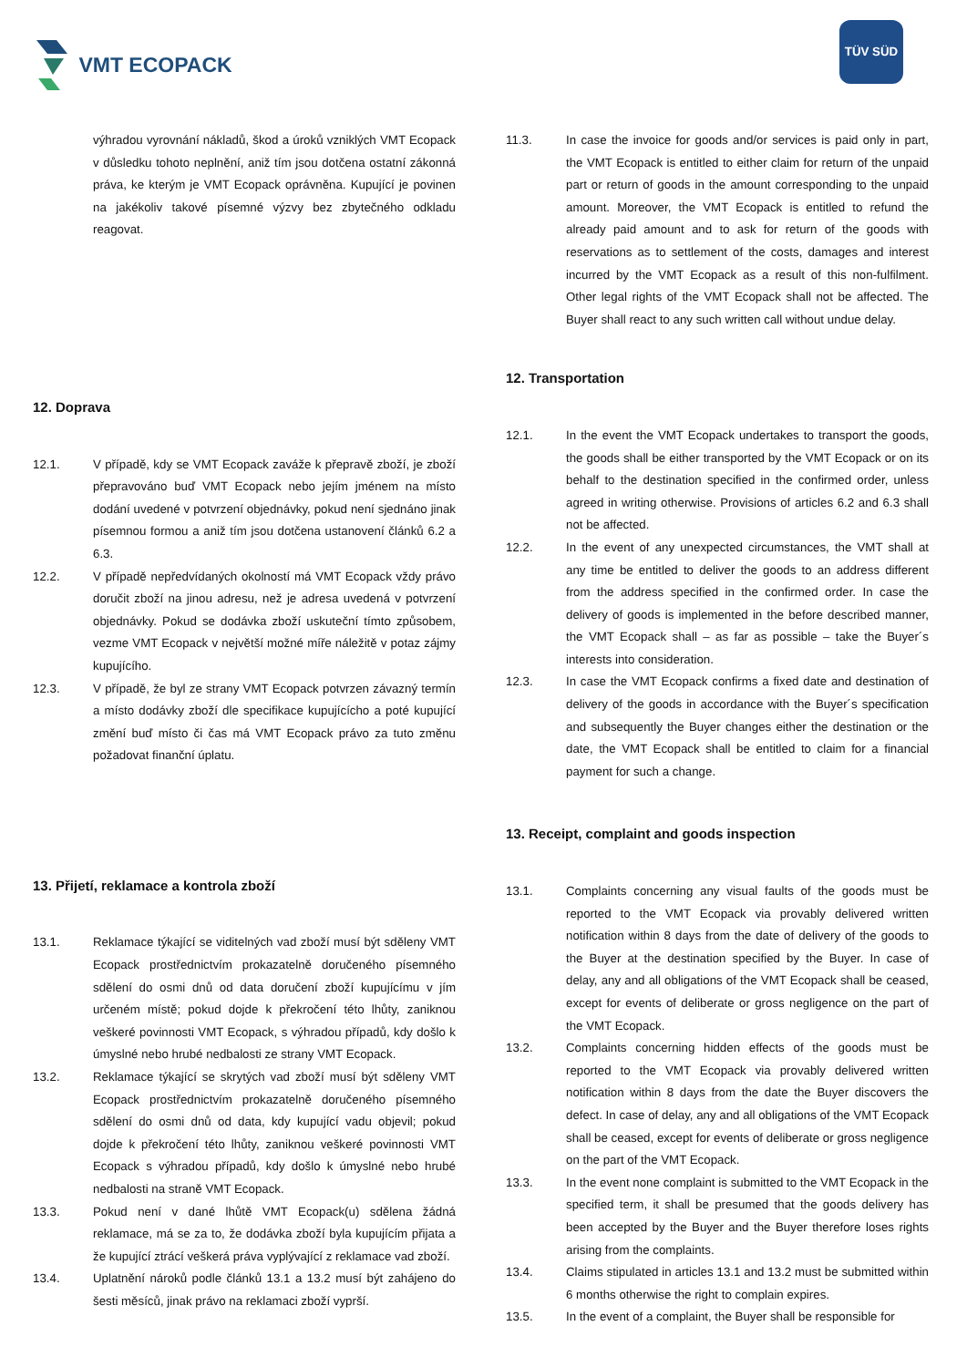VMT ECOPACK
TÜV SÜD
výhradou vyrovnání nákladů, škod a úroků vzniklých VMT Ecopack v důsledku tohoto neplnění, aniž tím jsou dotčena ostatní zákonná práva, ke kterým je VMT Ecopack oprávněna. Kupující je povinen na jakékoliv takové písemné výzvy bez zbytečného odkladu reagovat.
12. Doprava
12.1. V případě, kdy se VMT Ecopack zaváže k přepravě zboží, je zboží přepravováno buď VMT Ecopack nebo jejím jménem na místo dodání uvedené v potvrzení objednávky, pokud není sjednáno jinak písemnou formou a aniž tím jsou dotčena ustanovení článků 6.2 a 6.3.
12.2. V případě nepředvídaných okolností má VMT Ecopack vždy právo doručit zboží na jinou adresu, než je adresa uvedená v potvrzení objednávky. Pokud se dodávka zboží uskuteční tímto způsobem, vezme VMT Ecopack v největší možné míře náležitě v potaz zájmy kupujícího.
12.3. V případě, že byl ze strany VMT Ecopack potvrzen závazný termín a místo dodávky zboží dle specifikace kupujícícho a poté kupující změní buď místo či čas má VMT Ecopack právo za tuto změnu požadovat finanční úplatu.
13. Přijetí, reklamace a kontrola zboží
13.1. Reklamace týkající se viditelných vad zboží musí být sděleny VMT Ecopack prostřednictvím prokazatelně doručeného písemného sdělení do osmi dnů od data doručení zboží kupujícímu v jím určeném místě; pokud dojde k překročení této lhůty, zaniknou veškeré povinnosti VMT Ecopack, s výhradou případů, kdy došlo k úmyslné nebo hrubé nedbalosti ze strany VMT Ecopack.
13.2. Reklamace týkající se skrytých vad zboží musí být sděleny VMT Ecopack prostřednictvím prokazatelně doručeného písemného sdělení do osmi dnů od data, kdy kupující vadu objevil; pokud dojde k překročení této lhůty, zaniknou veškeré povinnosti VMT Ecopack s výhradou případů, kdy došlo k úmyslné nebo hrubé nedbalosti na straně VMT Ecopack.
13.3. Pokud není v dané lhůtě VMT Ecopack(u) sdělena žádná reklamace, má se za to, že dodávka zboží byla kupujícím přijata a že kupující ztrácí veškerá práva vyplývající z reklamace vad zboží.
13.4. Uplatnění nároků podle článků 13.1 a 13.2 musí být zahájeno do šesti měsíců, jinak právo na reklamaci zboží vyprší.
11.3. In case the invoice for goods and/or services is paid only in part, the VMT Ecopack is entitled to either claim for return of the unpaid part or return of goods in the amount corresponding to the unpaid amount. Moreover, the VMT Ecopack is entitled to refund the already paid amount and to ask for return of the goods with reservations as to settlement of the costs, damages and interest incurred by the VMT Ecopack as a result of this non-fulfilment. Other legal rights of the VMT Ecopack shall not be affected. The Buyer shall react to any such written call without undue delay.
12. Transportation
12.1. In the event the VMT Ecopack undertakes to transport the goods, the goods shall be either transported by the VMT Ecopack or on its behalf to the destination specified in the confirmed order, unless agreed in writing otherwise. Provisions of articles 6.2 and 6.3 shall not be affected.
12.2. In the event of any unexpected circumstances, the VMT shall at any time be entitled to deliver the goods to an address different from the address specified in the confirmed order. In case the delivery of goods is implemented in the before described manner, the VMT Ecopack shall – as far as possible – take the Buyer´s interests into consideration.
12.3. In case the VMT Ecopack confirms a fixed date and destination of delivery of the goods in accordance with the Buyer´s specification and subsequently the Buyer changes either the destination or the date, the VMT Ecopack shall be entitled to claim for a financial payment for such a change.
13. Receipt, complaint and goods inspection
13.1. Complaints concerning any visual faults of the goods must be reported to the VMT Ecopack via provably delivered written notification within 8 days from the date of delivery of the goods to the Buyer at the destination specified by the Buyer. In case of delay, any and all obligations of the VMT Ecopack shall be ceased, except for events of deliberate or gross negligence on the part of the VMT Ecopack.
13.2. Complaints concerning hidden effects of the goods must be reported to the VMT Ecopack via provably delivered written notification within 8 days from the date the Buyer discovers the defect. In case of delay, any and all obligations of the VMT Ecopack shall be ceased, except for events of deliberate or gross negligence on the part of the VMT Ecopack.
13.3. In the event none complaint is submitted to the VMT Ecopack in the specified term, it shall be presumed that the goods delivery has been accepted by the Buyer and the Buyer therefore loses rights arising from the complaints.
13.4. Claims stipulated in articles 13.1 and 13.2 must be submitted within 6 months otherwise the right to complain expires.
13.5. In the event of a complaint, the Buyer shall be responsible for